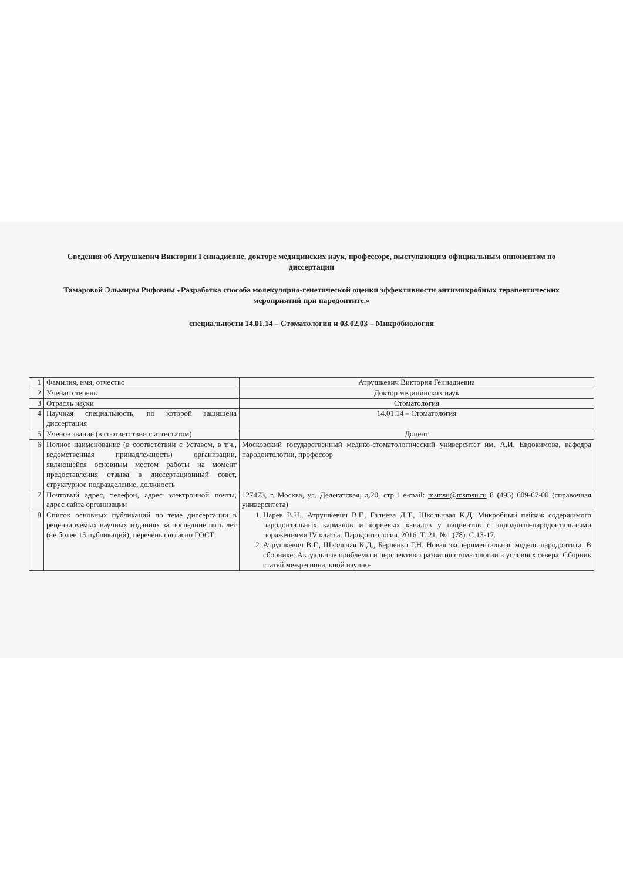Сведения об Атрушкевич Виктории Геннадиевне, докторе медицинских наук, профессоре, выступающим официальным оппонентом по диссертации
Тамаровой Эльмиры Рифовны «Разработка способа молекулярно-генетической оценки эффективности антимикробных терапевтических мероприятий при пародонтите.»
специальности 14.01.14 – Стоматология и 03.02.03 – Микробиология
| 1 | Фамилия, имя, отчество | Атрушкевич Виктория Геннадиевна |
| 2 | Ученая степень | Доктор медицинских наук |
| 3 | Отрасль науки | Стоматология |
| 4 | Научная специальность, по которой защищена диссертация | 14.01.14 – Стоматология |
| 5 | Ученое звание (в соответствии с аттестатом) | Доцент |
| 6 | Полное наименование (в соответствии с Уставом, в т.ч., ведомственная принадлежность) организации, являющейся основным местом работы на момент предоставления отзыва в диссертационный совет, структурное подразделение, должность | Московский государственный медико-стоматологический университет им. А.И. Евдокимова, кафедра пародонтологии, профессор |
| 7 | Почтовый адрес, телефон, адрес электронной почты, адрес сайта организации | 127473, г. Москва, ул. Делегатская, д.20, стр.1 e-mail: msmsu@msmsu.ru 8 (495) 609-67-00 (справочная университета) |
| 8 | Список основных публикаций по теме диссертации в рецензируемых научных изданиях за последние пять лет (не более 15 публикаций), перечень согласно ГОСТ | 1. Царев В.Н., Атрушкевич В.Г., Галиева Д.Т., Школьнвая К.Д. Микробный пейзаж содержимого пародонтальных карманов и корневых каналов у пациентов с эндодонто-пародонтальными поражениями IV класса. Пародонтология. 2016. Т. 21. №1 (78). С.13-17. 2. Атрушкевич В.Г., Школьная К.Д., Берченко Г.Н. Новая экспериментальная модель пародонтита. В сборнике: Актуальные проблемы и перспективы развития стоматологии в условиях севера. Сборник статей межрегиональной научно- |